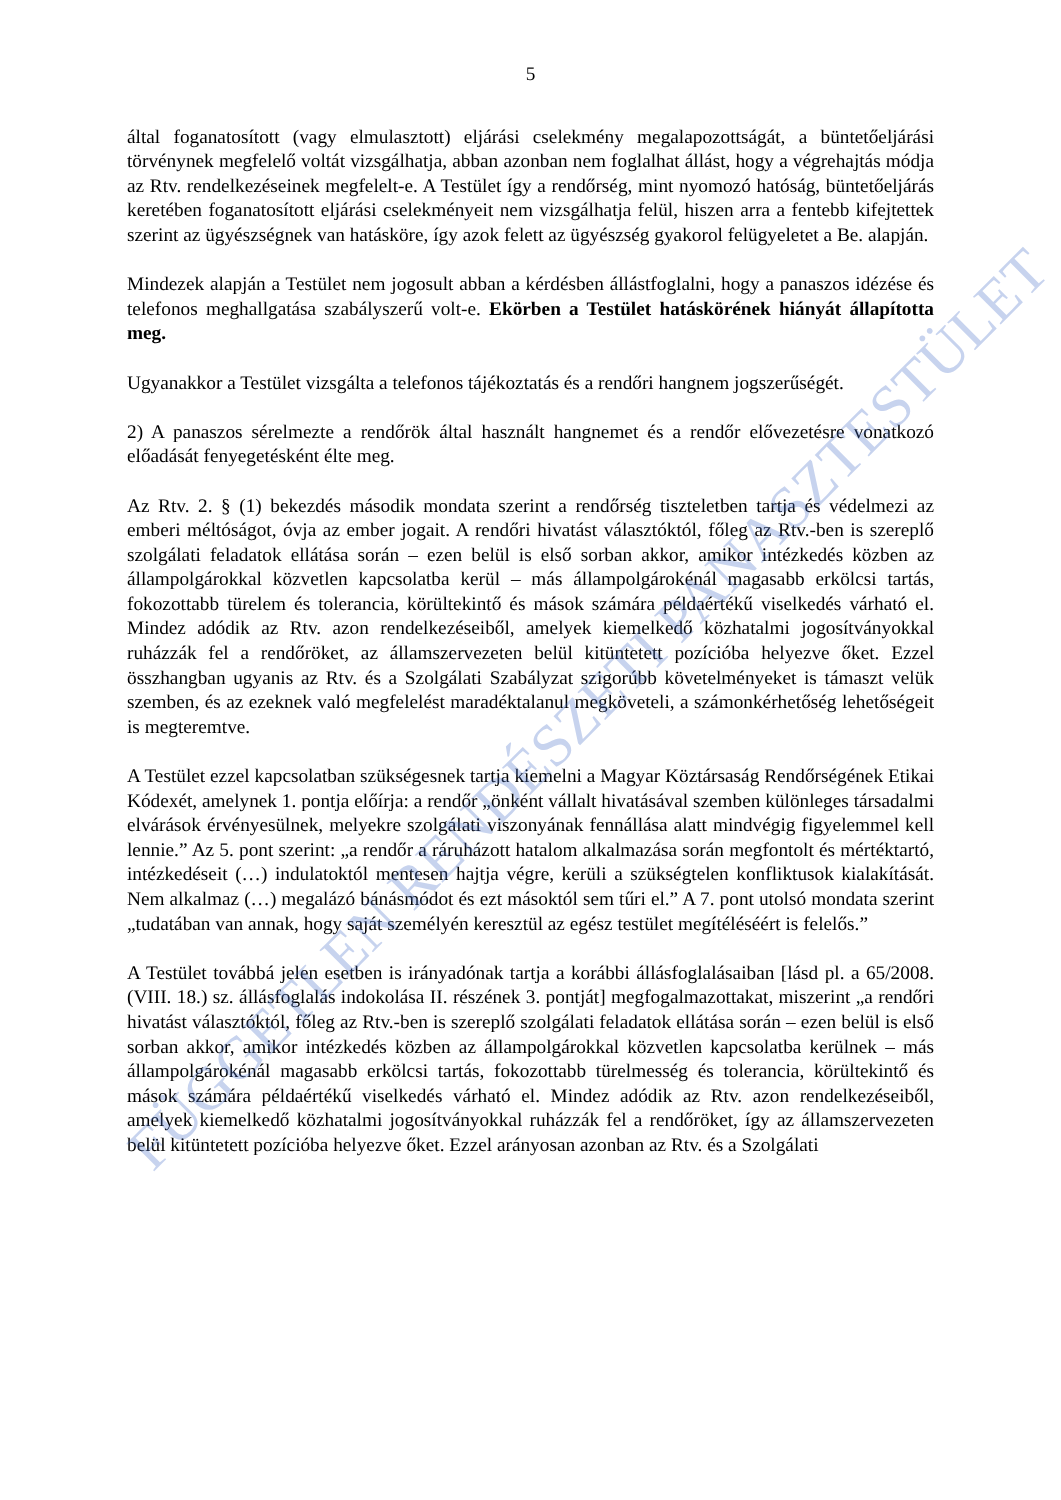5
által foganatosított (vagy elmulasztott) eljárási cselekmény megalapozottságát, a büntetőeljárási törvénynek megfelelő voltát vizsgálhatja, abban azonban nem foglalhat állást, hogy a végrehajtás módja az Rtv. rendelkezéseinek megfelelt-e. A Testület így a rendőrség, mint nyomozó hatóság, büntetőeljárás keretében foganatosított eljárási cselekményeit nem vizsgálhatja felül, hiszen arra a fentebb kifejtettek szerint az ügyészségnek van hatásköre, így azok felett az ügyészség gyakorol felügyeletet a Be. alapján.
Mindezek alapján a Testület nem jogosult abban a kérdésben állástfoglalni, hogy a panaszos idézése és telefonos meghallgatása szabályszerű volt-e. Ekörben a Testület hatáskörének hiányát állapította meg.
Ugyanakkor a Testület vizsgálta a telefonos tájékoztatás és a rendőri hangnem jogszerűségét.
2) A panaszos sérelmezte a rendőrök által használt hangnemet és a rendőr elővezetésre vonatkozó előadását fenyegetésként élte meg.
Az Rtv. 2. § (1) bekezdés második mondata szerint a rendőrség tiszteletben tartja és védelmezi az emberi méltóságot, óvja az ember jogait. A rendőri hivatást választóktól, főleg az Rtv.-ben is szereplő szolgálati feladatok ellátása során – ezen belül is első sorban akkor, amikor intézkedés közben az állampolgárokkal közvetlen kapcsolatba kerül – más állampolgárokénál magasabb erkölcsi tartás, fokozottabb türelem és tolerancia, körültekintő és mások számára példaértékű viselkedés várható el. Mindez adódik az Rtv. azon rendelkezéseiből, amelyek kiemelkedő közhatalmi jogosítványokkal ruházzák fel a rendőröket, az államszervezeten belül kitüntetett pozícióba helyezve őket. Ezzel összhangban ugyanis az Rtv. és a Szolgálati Szabályzat szigorúbb követelményeket is támaszt velük szemben, és az ezeknek való megfelelést maradéktalanul megköveteli, a számonkérhetőség lehetőségeit is megteremtve.
A Testület ezzel kapcsolatban szükségesnek tartja kiemelni a Magyar Köztársaság Rendőrségének Etikai Kódexét, amelynek 1. pontja előírja: a rendőr „önként vállalt hivatásával szemben különleges társadalmi elvárások érvényesülnek, melyekre szolgálati viszonyának fennállása alatt mindvégig figyelemmel kell lennie.” Az 5. pont szerint: „a rendőr a ráruházott hatalom alkalmazása során megfontolt és mértéktartó, intézkedéseit (…) indulatoktól mentesen hajtja végre, kerüli a szükségtelen konfliktusok kialakítását. Nem alkalmaz (…) megalázó bánásmódot és ezt másoktól sem tűri el.” A 7. pont utolsó mondata szerint „tudatában van annak, hogy saját személyén keresztül az egész testület megítéléséért is felelős.”
A Testület továbbá jelen esetben is irányadónak tartja a korábbi állásfoglalásaiban [lásd pl. a 65/2008. (VIII. 18.) sz. állásfoglalás indokolása II. részének 3. pontját] megfogalmazottakat, miszerint „a rendőri hivatást választóktól, főleg az Rtv.-ben is szereplő szolgálati feladatok ellátása során – ezen belül is első sorban akkor, amikor intézkedés közben az állampolgárokkal közvetlen kapcsolatba kerülnek – más állampolgárokénál magasabb erkölcsi tartás, fokozottabb türelmesség és tolerancia, körültekintő és mások számára példaértékű viselkedés várható el. Mindez adódik az Rtv. azon rendelkezéseiből, amelyek kiemelkedő közhatalmi jogosítványokkal ruházzák fel a rendőröket, így az államszervezeten belül kitüntetett pozícióba helyezve őket. Ezzel arányosan azonban az Rtv. és a Szolgálati
FÜGGETLEN RENDÉSZETI PANASZTESTÜLET